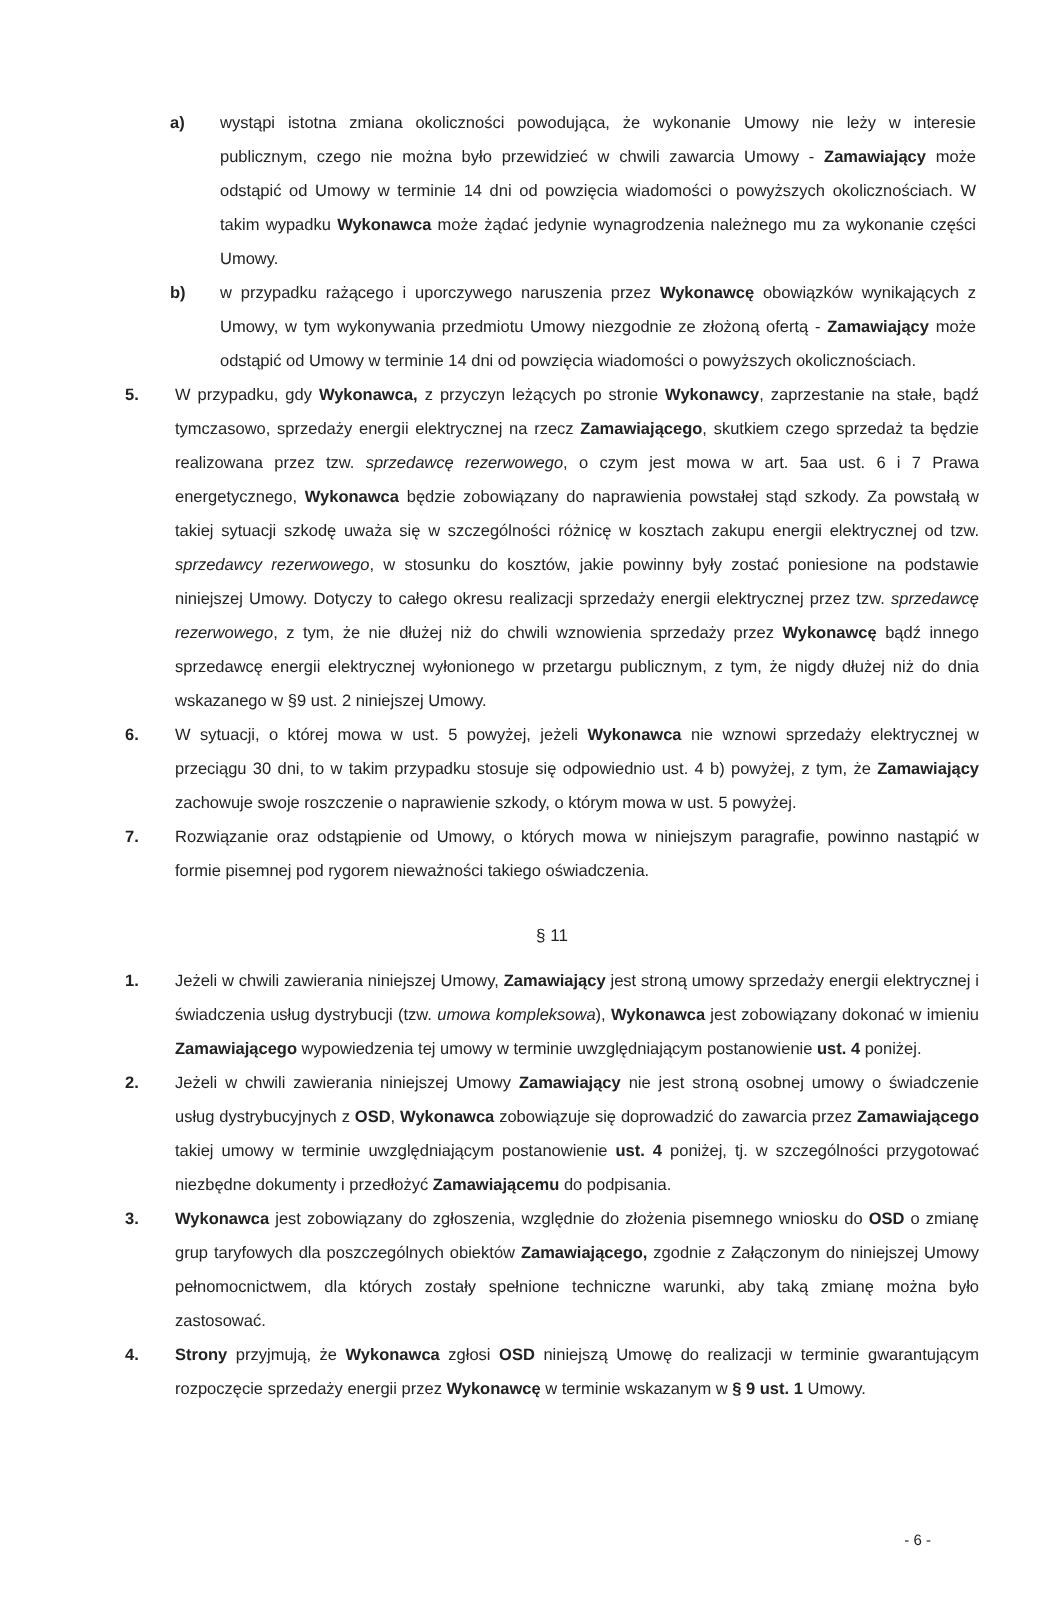a) wystąpi istotna zmiana okoliczności powodująca, że wykonanie Umowy nie leży w interesie publicznym, czego nie można było przewidzieć w chwili zawarcia Umowy - Zamawiający może odstąpić od Umowy w terminie 14 dni od powzięcia wiadomości o powyższych okolicznościach. W takim wypadku Wykonawca może żądać jedynie wynagrodzenia należnego mu za wykonanie części Umowy.
b) w przypadku rażącego i uporczywego naruszenia przez Wykonawcę obowiązków wynikających z Umowy, w tym wykonywania przedmiotu Umowy niezgodnie ze złożoną ofertą - Zamawiający może odstąpić od Umowy w terminie 14 dni od powzięcia wiadomości o powyższych okolicznościach.
5. W przypadku, gdy Wykonawca, z przyczyn leżących po stronie Wykonawcy, zaprzestanie na stałe, bądź tymczasowo, sprzedaży energii elektrycznej na rzecz Zamawiającego, skutkiem czego sprzedaż ta będzie realizowana przez tzw. sprzedawcę rezerwowego, o czym jest mowa w art. 5aa ust. 6 i 7 Prawa energetycznego, Wykonawca będzie zobowiązany do naprawienia powstałej stąd szkody. Za powstałą w takiej sytuacji szkodę uważa się w szczególności różnicę w kosztach zakupu energii elektrycznej od tzw. sprzedawcy rezerwowego, w stosunku do kosztów, jakie powinny były zostać poniesione na podstawie niniejszej Umowy. Dotyczy to całego okresu realizacji sprzedaży energii elektrycznej przez tzw. sprzedawcę rezerwowego, z tym, że nie dłużej niż do chwili wznowienia sprzedaży przez Wykonawcę bądź innego sprzedawcę energii elektrycznej wyłonionego w przetargu publicznym, z tym, że nigdy dłużej niż do dnia wskazanego w §9 ust. 2 niniejszej Umowy.
6. W sytuacji, o której mowa w ust. 5 powyżej, jeżeli Wykonawca nie wznowi sprzedaży elektrycznej w przeciągu 30 dni, to w takim przypadku stosuje się odpowiednio ust. 4 b) powyżej, z tym, że Zamawiający zachowuje swoje roszczenie o naprawienie szkody, o którym mowa w ust. 5 powyżej.
7. Rozwiązanie oraz odstąpienie od Umowy, o których mowa w niniejszym paragrafie, powinno nastąpić w formie pisemnej pod rygorem nieważności takiego oświadczenia.
§ 11
1. Jeżeli w chwili zawierania niniejszej Umowy, Zamawiający jest stroną umowy sprzedaży energii elektrycznej i świadczenia usług dystrybucji (tzw. umowa kompleksowa), Wykonawca jest zobowiązany dokonać w imieniu Zamawiającego wypowiedzenia tej umowy w terminie uwzględniającym postanowienie ust. 4 poniżej.
2. Jeżeli w chwili zawierania niniejszej Umowy Zamawiający nie jest stroną osobnej umowy o świadczenie usług dystrybucyjnych z OSD, Wykonawca zobowiązuje się doprowadzić do zawarcia przez Zamawiającego takiej umowy w terminie uwzględniającym postanowienie ust. 4 poniżej, tj. w szczególności przygotować niezbędne dokumenty i przedłożyć Zamawiającemu do podpisania.
3. Wykonawca jest zobowiązany do zgłoszenia, względnie do złożenia pisemnego wniosku do OSD o zmianę grup taryfowych dla poszczególnych obiektów Zamawiającego, zgodnie z Załączonym do niniejszej Umowy pełnomocnictwem, dla których zostały spełnione techniczne warunki, aby taką zmianę można było zastosować.
4. Strony przyjmują, że Wykonawca zgłosi OSD niniejszą Umowę do realizacji w terminie gwarantującym rozpoczęcie sprzedaży energii przez Wykonawcę w terminie wskazanym w § 9 ust. 1 Umowy.
- 6 -